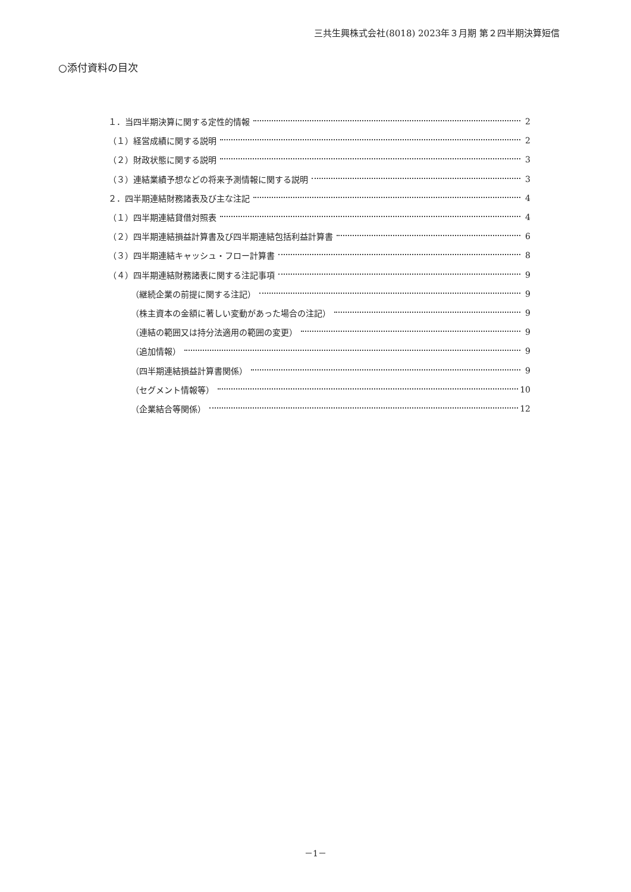三共生興株式会社(8018) 2023年３月期 第２四半期決算短信
○添付資料の目次
１．当四半期決算に関する定性的情報 2
（１）経営成績に関する説明 2
（２）財政状態に関する説明 3
（３）連結業績予想などの将来予測情報に関する説明 3
２．四半期連結財務諸表及び主な注記 4
（１）四半期連結貸借対照表 4
（２）四半期連結損益計算書及び四半期連結包括利益計算書 6
（３）四半期連結キャッシュ・フロー計算書 8
（４）四半期連結財務諸表に関する注記事項 9
（継続企業の前提に関する注記） 9
（株主資本の金額に著しい変動があった場合の注記） 9
（連結の範囲又は持分法適用の範囲の変更） 9
（追加情報） 9
（四半期連結損益計算書関係） 9
（セグメント情報等） 10
（企業結合等関係） 12
－1－